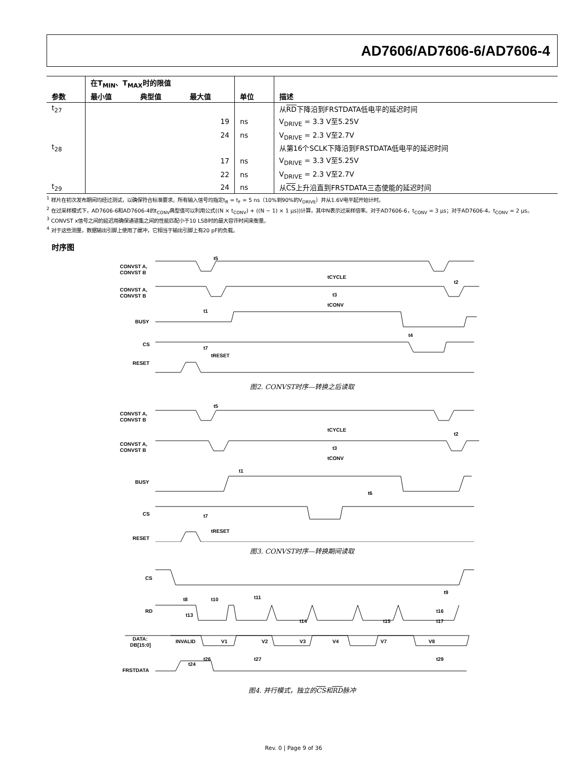AD7606/AD7606-6/AD7606-4
| | 在T<sub>MIN</sub>、T<sub>MAX</sub>时的限值 | | | | |
| --- | --- | --- | --- | --- | --- |
| 参数 | 最小值 | 典型值 | 最大值 | 单位 | 描述 |
| t<sub>27</sub> | | | | | 从 RD 下降沿到FRSTDATA低电平的延迟时间 |
| | | | 19 | ns | V<sub>DRIVE</sub> = 3.3 V至5.25V |
| | | | 24 | ns | V<sub>DRIVE</sub> = 2.3 V至2.7V |
| t<sub>28</sub> | | | | | 从第16个SCLK下降沿到FRSTDATA低电平的延迟时间 |
| | | | 17 | ns | V<sub>DRIVE</sub> = 3.3 V至5.25V |
| | | | 22 | ns | V<sub>DRIVE</sub> = 2.3 V至2.7V |
| t<sub>29</sub> | | | 24 | ns | 从 CS 上升沿直到FRSTDATA三态使能的延迟时间 |
<sup>1</sup> 样片在初次发布期间均经过测试，以确保符合标准要求。所有输入信号均指定t<sub>R</sub> = t<sub>F</sub> = 5 ns（10%到90%的V<sub>DRIVE</sub>）并从1.6V电平起开始计时。
<sup>2</sup> 在过采样模式下，AD7606-6和AD7606-4的t<sub>CONV</sub>典型值可以利用公式((N × t<sub>CONV</sub>) + ((N − 1) × 1 μs))计算，其中N表示过采样倍率。对于AD7606-6，t<sub>CONV</sub> = 3 μs；对于AD7606-4，t<sub>CONV</sub> = 2 μs。
<sup>3</sup> CONVST x信号之间的延迟用确保通道集之间的性能匹配小于10 LSB时的最大容许时间来衡量。
<sup>4</sup> 对于这些测量，数据输出引脚上使用了缓冲，它相当于输出引脚上有20 pF的负载。
时序图
CONVST A,
CONVST B
CONVST A,
CONVST B
BUSY
CS
RESET
t5
tCYCLE
t3
tCONV
t1
t4
t7
tRESET
t2
图2. CONVST时序—转换之后读取
CONVST A,
CONVST B
CONVST A,
CONVST B
BUSY
CS
RESET
t5
tCYCLE
t3
tCONV
t1
t6
t7
tRESET
t2
图3. CONVST时序—转换期间读取
CS
RD
DATA:
DB[15:0]
FRSTDATA
INVALID
V1
V2
V3
V4
V7
V8
t8
t10
t11
t9
t13
t14
t15
t16
t17
t24
t26
t27
t29
图4. 并行模式，独立的CS和RD脉冲
Rev. 0 | Page 9 of 36